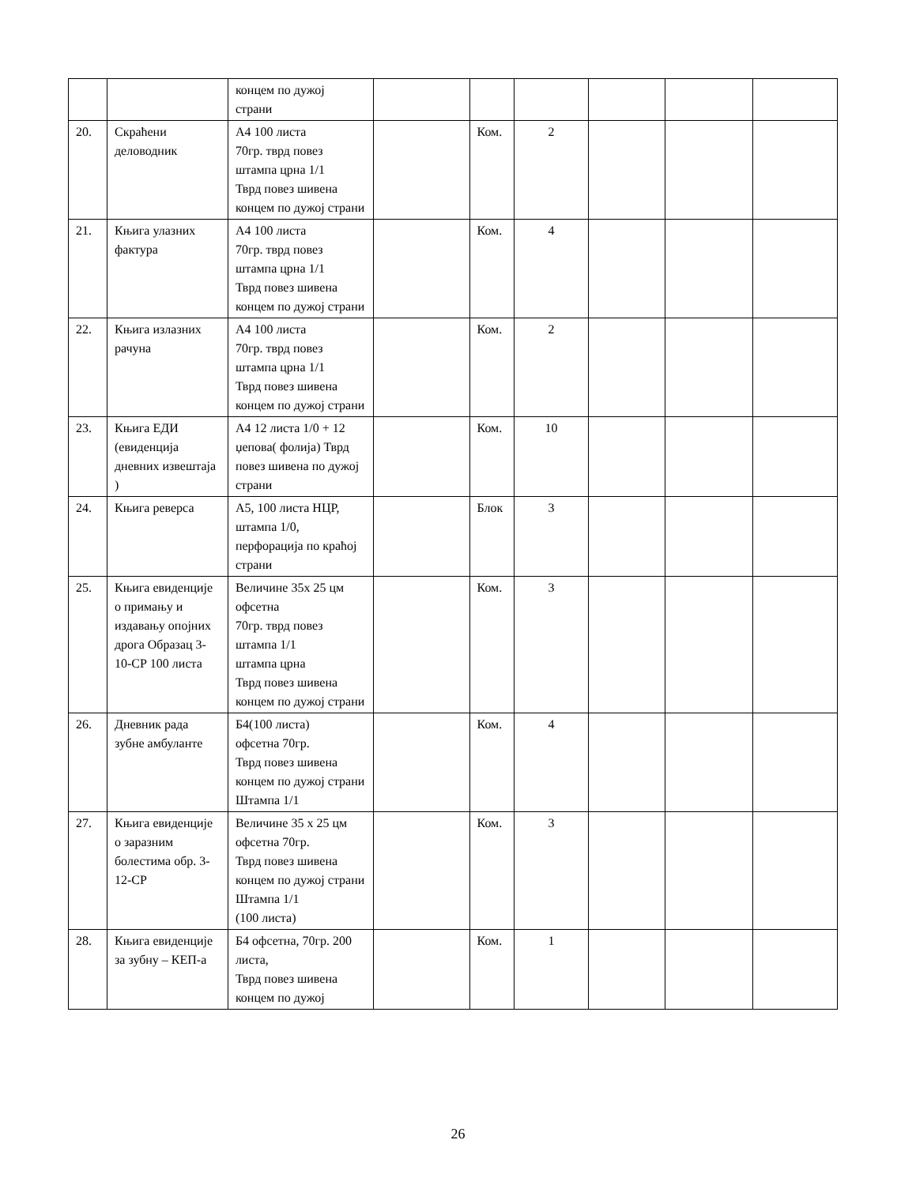| | | концем по дужој страни | | | | | | |
| 20. | Скраћени деловодник | А4 100 листа 70гр. тврд повез штампа црна 1/1 Тврд повез шивена концем по дужој страни | | Ком. | 2 | | | |
| 21. | Књига улазних фактура | А4 100 листа 70гр. тврд повез штампа црна 1/1 Тврд повез шивена концем по дужој страни | | Ком. | 4 | | | |
| 22. | Књига излазних рачуна | А4 100 листа 70гр. тврд повез штампа црна 1/1 Тврд повез шивена концем по дужој страни | | Ком. | 2 | | | |
| 23. | Књига ЕДИ (евиденција дневних извештаја ) | А4 12 листа 1/0 + 12 џепова( фолија) Тврд повез шивена по дужој страни | | Ком. | 10 | | | |
| 24. | Књига реверса | А5, 100 листа НЦР, штампа 1/0, перфорација по краћој страни | | Блок | 3 | | | |
| 25. | Књига евиденције о примању и издавању опојних дрога Образац 3-10-СР 100 листа | Величине 35х 25 цм офсетна 70гр. тврд повез штампа 1/1 штампа црна Тврд повез шивена концем по дужој страни | | Ком. | 3 | | | |
| 26. | Дневник рада зубне амбуланте | Б4(100 листа) офсетна 70гр. Тврд повез шивена концем по дужој страни Штампа 1/1 | | Ком. | 4 | | | |
| 27. | Књига евиденције о заразним болестима обр. 3-12-СР | Величине 35 х 25 цм офсетна 70гр. Тврд повез шивена концем по дужој страни Штампа 1/1 (100 листа) | | Ком. | 3 | | | |
| 28. | Књига евиденције за зубну – КЕП-а | Б4 офсетна, 70гр. 200 листа, Тврд повез шивена концем по дужој | | Ком. | 1 | | | |
26